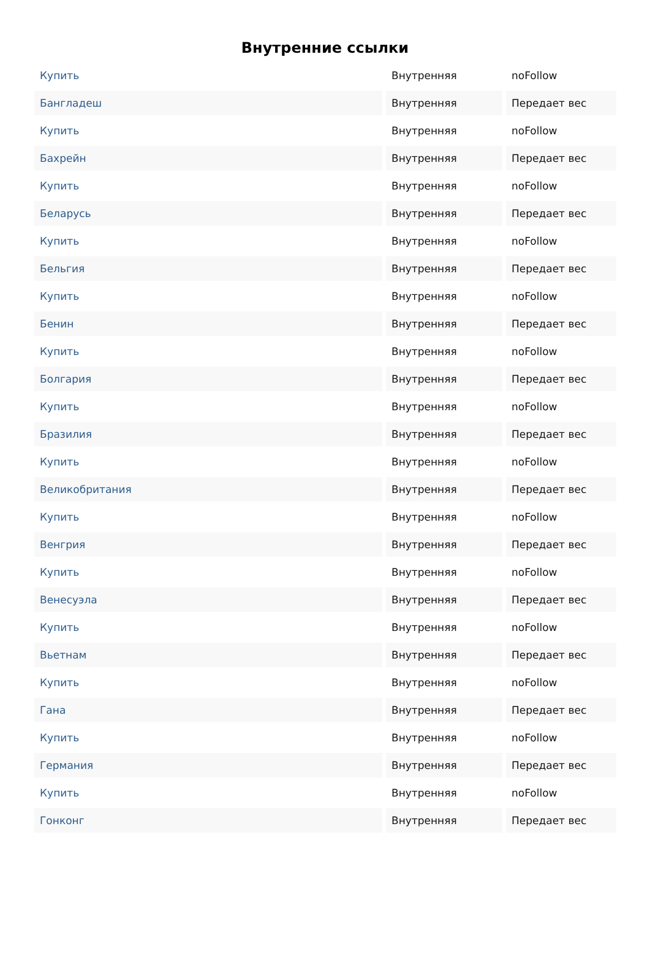Внутренние ссылки
| Купить | Внутренняя | noFollow |
| Бангладеш | Внутренняя | Передает вес |
| Купить | Внутренняя | noFollow |
| Бахрейн | Внутренняя | Передает вес |
| Купить | Внутренняя | noFollow |
| Беларусь | Внутренняя | Передает вес |
| Купить | Внутренняя | noFollow |
| Бельгия | Внутренняя | Передает вес |
| Купить | Внутренняя | noFollow |
| Бенин | Внутренняя | Передает вес |
| Купить | Внутренняя | noFollow |
| Болгария | Внутренняя | Передает вес |
| Купить | Внутренняя | noFollow |
| Бразилия | Внутренняя | Передает вес |
| Купить | Внутренняя | noFollow |
| Великобритания | Внутренняя | Передает вес |
| Купить | Внутренняя | noFollow |
| Венгрия | Внутренняя | Передает вес |
| Купить | Внутренняя | noFollow |
| Венесуэла | Внутренняя | Передает вес |
| Купить | Внутренняя | noFollow |
| Вьетнам | Внутренняя | Передает вес |
| Купить | Внутренняя | noFollow |
| Гана | Внутренняя | Передает вес |
| Купить | Внутренняя | noFollow |
| Германия | Внутренняя | Передает вес |
| Купить | Внутренняя | noFollow |
| Гонконг | Внутренняя | Передает вес |